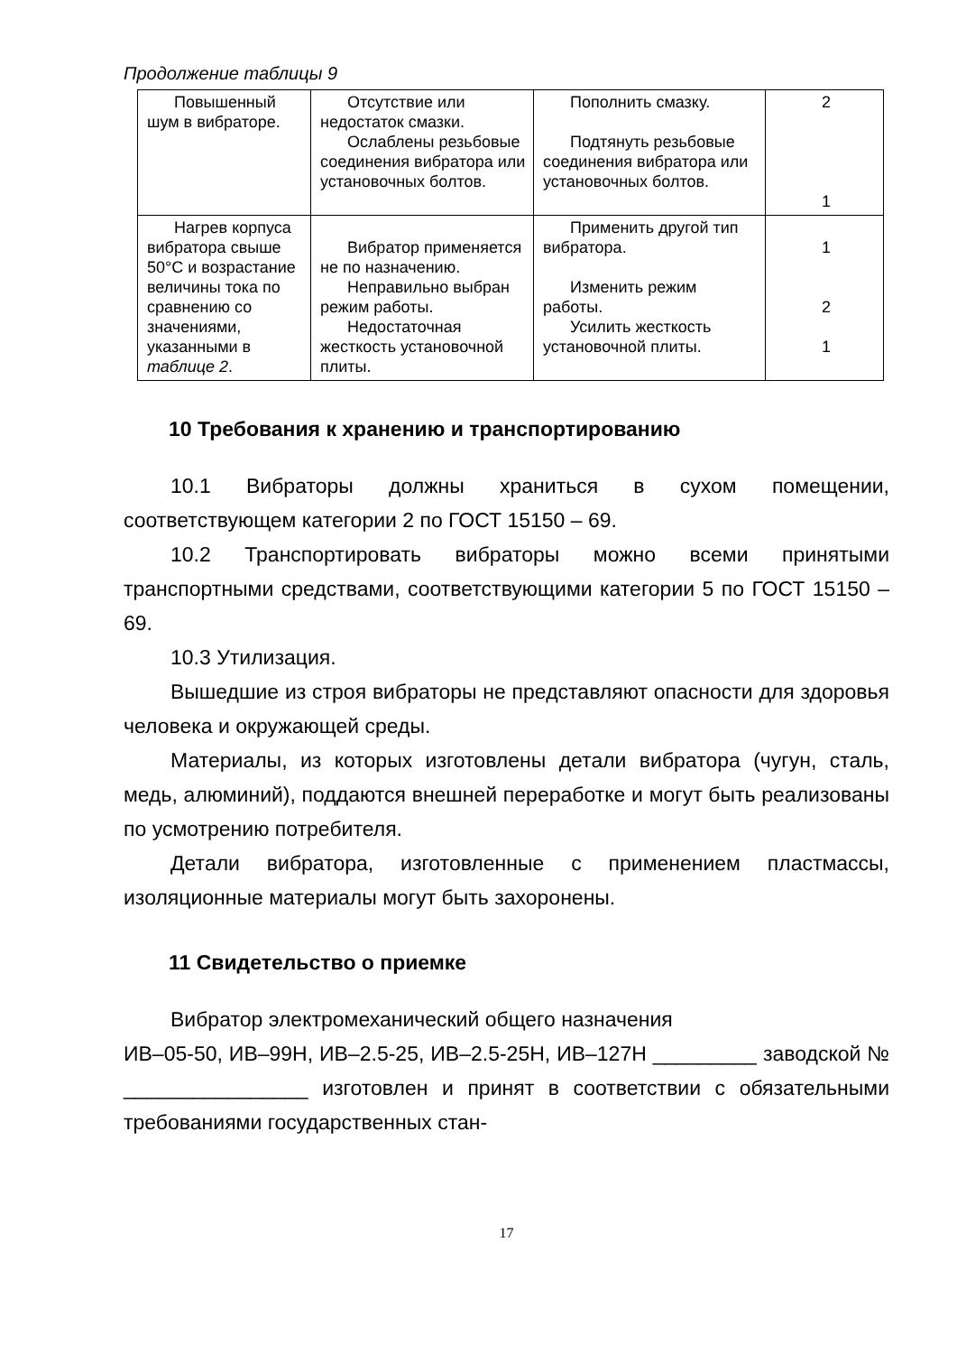Продолжение таблицы 9
| Повышенный шум в вибраторе. | Отсутствие или недостаток смазки. Ослаблены резьбовые соединения вибратора или установочных болтов. | Пополнить смазку. Подтянуть резьбовые соединения вибратора или установочных болтов. | 2 1 |
| Нагрев корпуса вибратора свыше 50°С и возрастание величины тока по сравнению со значениями, указанными в таблице 2 . | Вибратор применяется не по назначению. Неправильно выбран режим работы. Недостаточная жесткость установочной плиты. | Применить другой тип вибратора. Изменить режим работы. Усилить жесткость установочной плиты. | 1 2 1 |
10 Требования к хранению и транспортированию
10.1 Вибраторы должны храниться в сухом помещении, соответствующем категории 2 по ГОСТ 15150 – 69.
10.2 Транспортировать вибраторы можно всеми принятыми транспортными средствами, соответствующими категории 5 по ГОСТ 15150 – 69.
10.3 Утилизация.
Вышедшие из строя вибраторы не представляют опасности для здоровья человека и окружающей среды.
Материалы, из которых изготовлены детали вибратора (чугун, сталь, медь, алюминий), поддаются внешней переработке и могут быть реализованы по усмотрению потребителя.
Детали вибратора, изготовленные с применением пластмассы, изоляционные материалы могут быть захоронены.
11 Свидетельство о приемке
Вибратор электромеханический общего назначения
ИВ–05-50, ИВ–99Н, ИВ–2.5-25, ИВ–2.5-25Н, ИВ–127Н _________ заводской № ________________ изготовлен и принят в соответствии с обязательными требованиями государственных стан-
17